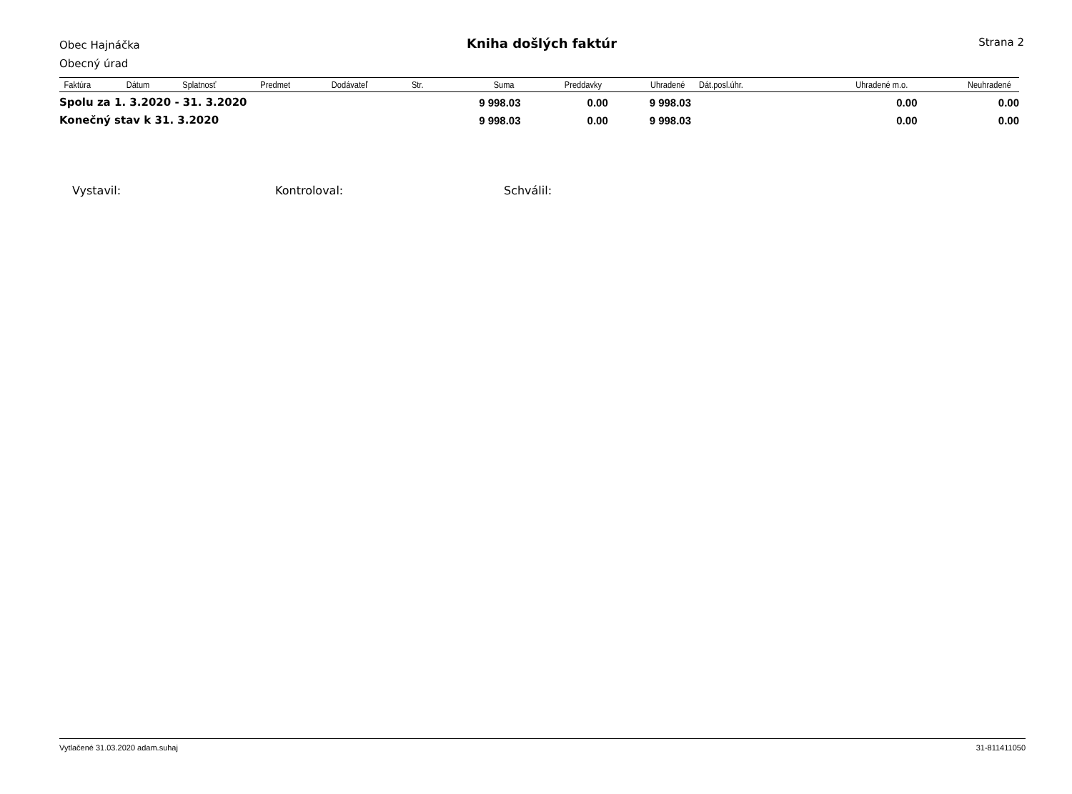Obec Hajnáčka
Obecný úrad
Kniha došlých faktúr Strana 2
| Faktúra | Dátum | Splatnosť | Predmet | Dodávateľ | Str. | Suma | Preddavky | Uhradené | Dát.posl.úhr. | Uhradené m.o. | Neuhradené |
| --- | --- | --- | --- | --- | --- | --- | --- | --- | --- | --- | --- |
| Spolu za 1. 3.2020 - 31. 3.2020 | | | | | | 9 998.03 | 0.00 | 9 998.03 | | 0.00 | 0.00 |
| Konečný stav k 31. 3.2020 | | | | | | 9 998.03 | 0.00 | 9 998.03 | | 0.00 | 0.00 |
Vystavil: Kontroloval: Schválil:
Vytlačené 31.03.2020 adam.suhaj 31-811411050